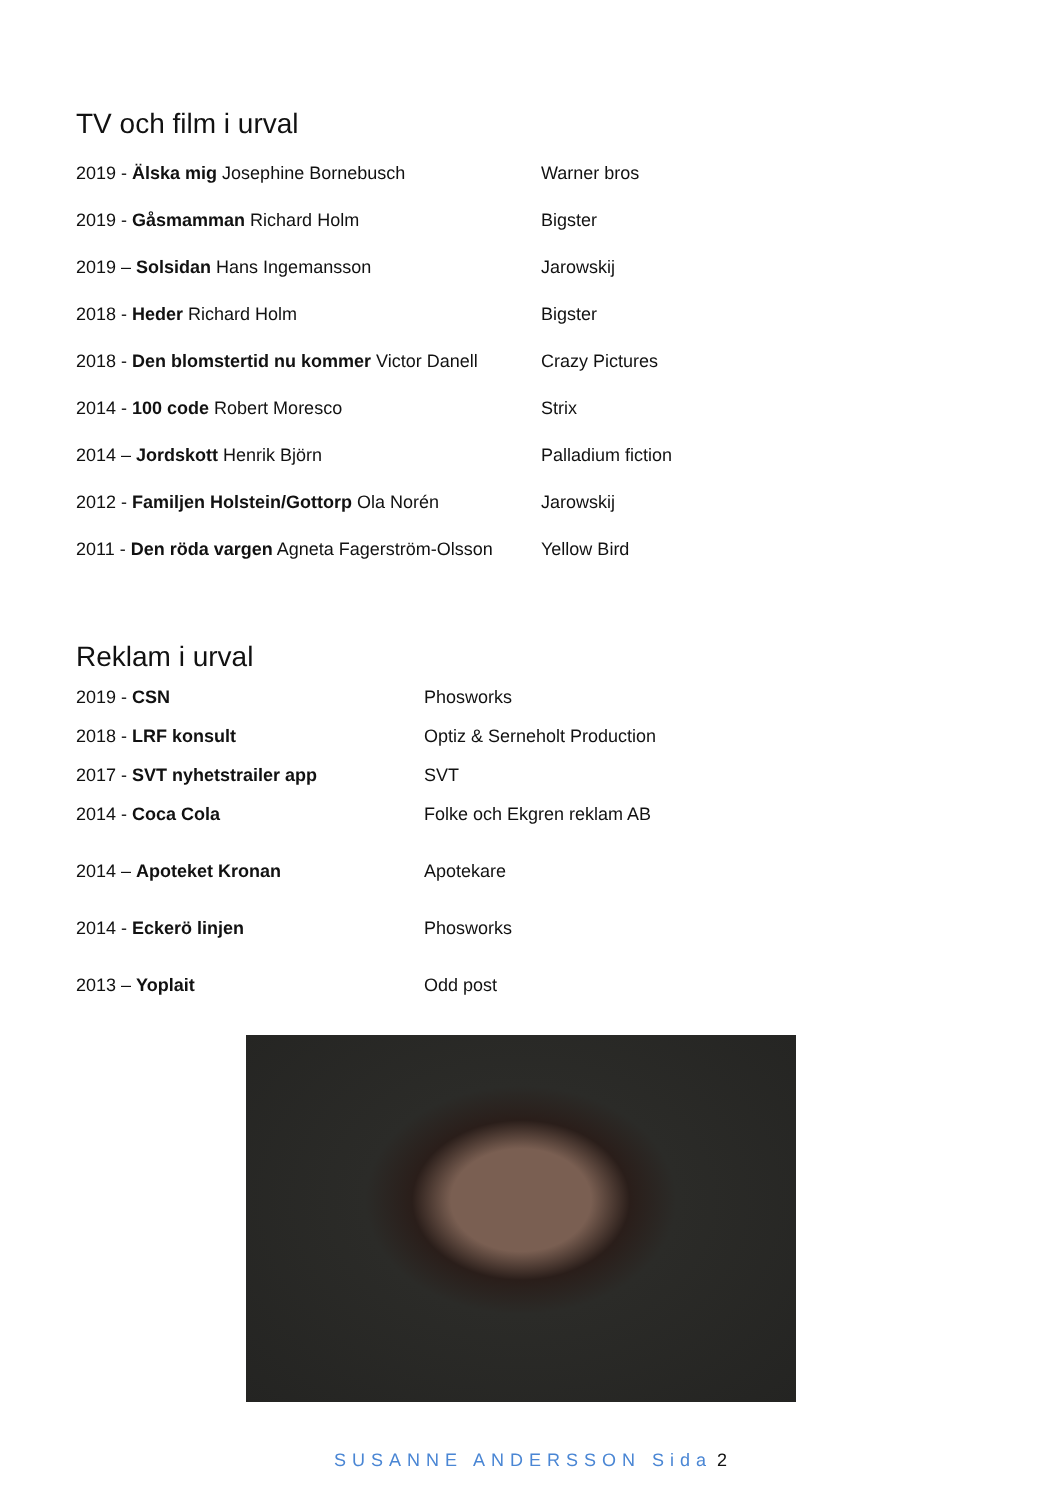TV och film i urval
2019 - Älska mig Josephine Bornebusch Warner bros
2019 - Gåsmamman Richard Holm Bigster
2019 – Solsidan Hans Ingemansson Jarowskij
2018 - Heder Richard Holm Bigster
2018 - Den blomstertid nu kommer Victor Danell Crazy Pictures
2014 - 100 code Robert Moresco Strix
2014 – Jordskott Henrik Björn Palladium fiction
2012 - Familjen Holstein/Gottorp Ola Norén Jarowskij
2011 - Den röda vargen Agneta Fagerström-Olsson Yellow Bird
Reklam i urval
2019 - CSN Phosworks
2018 - LRF konsult Optiz & Serneholt Production
2017 - SVT nyhetstrailer app SVT
2014 - Coca Cola Folke och Ekgren reklam AB
2014 – Apoteket Kronan Apotekare
2014 - Eckerö linjen Phosworks
2013 – Yoplait Odd post
SUSANNE ANDERSSON Sida 2